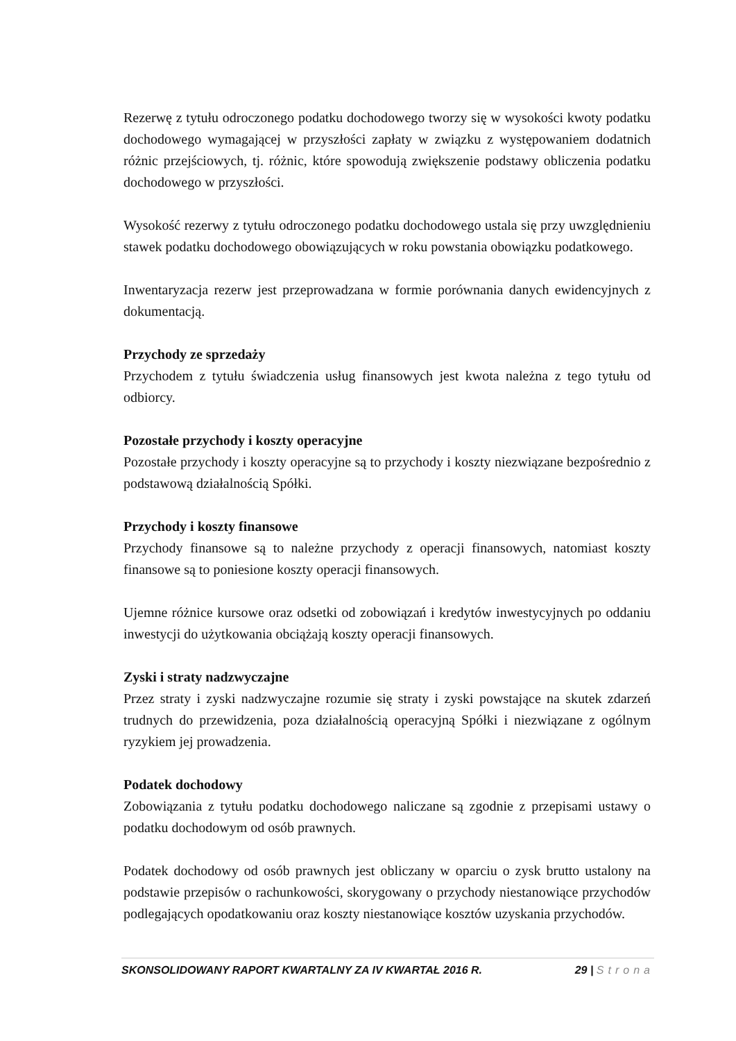Rezerwę z tytułu odroczonego podatku dochodowego tworzy się w wysokości kwoty podatku dochodowego wymagającej w przyszłości zapłaty w związku z występowaniem dodatnich różnic przejściowych, tj. różnic, które spowodują zwiększenie podstawy obliczenia podatku dochodowego w przyszłości.
Wysokość rezerwy z tytułu odroczonego podatku dochodowego ustala się przy uwzględnieniu stawek podatku dochodowego obowiązujących w roku powstania obowiązku podatkowego.
Inwentaryzacja rezerw jest przeprowadzana w formie porównania danych ewidencyjnych z dokumentacją.
Przychody ze sprzedaży
Przychodem z tytułu świadczenia usług finansowych jest kwota należna z tego tytułu od odbiorcy.
Pozostałe przychody i koszty operacyjne
Pozostałe przychody i koszty operacyjne są to przychody i koszty niezwiązane bezpośrednio z podstawową działalnością Spółki.
Przychody i koszty finansowe
Przychody finansowe są to należne przychody z operacji finansowych, natomiast koszty finansowe są to poniesione koszty operacji finansowych.
Ujemne różnice kursowe oraz odsetki od zobowiązań i kredytów inwestycyjnych po oddaniu inwestycji do użytkowania obciążają koszty operacji finansowych.
Zyski i straty nadzwyczajne
Przez straty i zyski nadzwyczajne rozumie się straty i zyski powstające na skutek zdarzeń trudnych do przewidzenia, poza działalnością operacyjną Spółki i niezwiązane z ogólnym ryzykiem jej prowadzenia.
Podatek dochodowy
Zobowiązania z tytułu podatku dochodowego naliczane są zgodnie z przepisami ustawy o podatku dochodowym od osób prawnych.
Podatek dochodowy od osób prawnych jest obliczany w oparciu o zysk brutto ustalony na podstawie przepisów o rachunkowości, skorygowany o przychody niestanowiące przychodów podlegających opodatkowaniu oraz koszty niestanowiące kosztów uzyskania przychodów.
SKONSOLIDOWANY RAPORT KWARTALNY ZA IV KWARTAŁ 2016 R. 29 | Strona